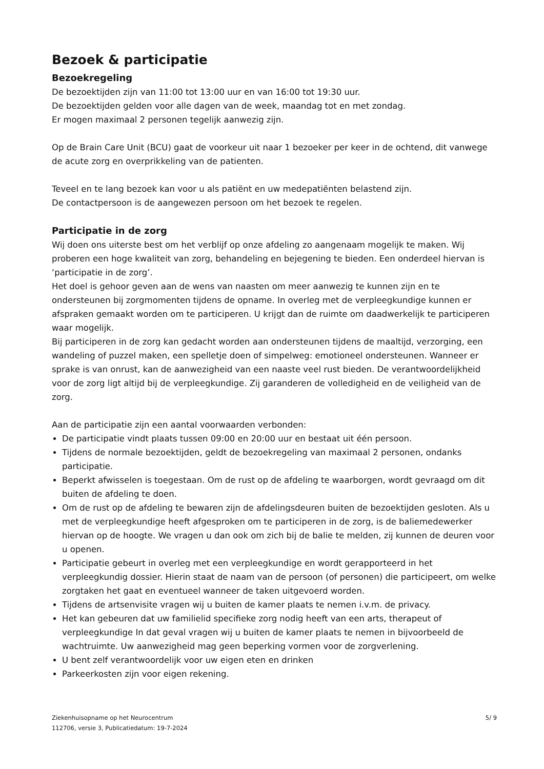Bezoek & participatie
Bezoekregeling
De bezoektijden zijn van 11:00 tot 13:00 uur en van 16:00 tot 19:30 uur.
De bezoektijden gelden voor alle dagen van de week, maandag tot en met zondag.
Er mogen maximaal 2 personen tegelijk aanwezig zijn.
Op de Brain Care Unit (BCU) gaat de voorkeur uit naar 1 bezoeker per keer in de ochtend, dit vanwege de acute zorg en overprikkeling van de patienten.
Teveel en te lang bezoek kan voor u als patiënt en uw medepatiënten belastend zijn.
De contactpersoon is de aangewezen persoon om het bezoek te regelen.
Participatie in de zorg
Wij doen ons uiterste best om het verblijf op onze afdeling zo aangenaam mogelijk te maken. Wij proberen een hoge kwaliteit van zorg, behandeling en bejegening te bieden. Een onderdeel hiervan is ‘participatie in de zorg’.
Het doel is gehoor geven aan de wens van naasten om meer aanwezig te kunnen zijn en te ondersteunen bij zorgmomenten tijdens de opname. In overleg met de verpleegkundige kunnen er afspraken gemaakt worden om te participeren. U krijgt dan de ruimte om daadwerkelijk te participeren waar mogelijk.
Bij participeren in de zorg kan gedacht worden aan ondersteunen tijdens de maaltijd, verzorging, een wandeling of puzzel maken, een spelletje doen of simpelweg: emotioneel ondersteunen. Wanneer er sprake is van onrust, kan de aanwezigheid van een naaste veel rust bieden. De verantwoordelijkheid voor de zorg ligt altijd bij de verpleegkundige. Zij garanderen de volledigheid en de veiligheid van de zorg.
Aan de participatie zijn een aantal voorwaarden verbonden:
De participatie vindt plaats tussen 09:00 en 20:00 uur en bestaat uit één persoon.
Tijdens de normale bezoektijden, geldt de bezoekregeling van maximaal 2 personen, ondanks participatie.
Beperkt afwisselen is toegestaan. Om de rust op de afdeling te waarborgen, wordt gevraagd om dit buiten de afdeling te doen.
Om de rust op de afdeling te bewaren zijn de afdelingsdeuren buiten de bezoektijden gesloten. Als u met de verpleegkundige heeft afgesproken om te participeren in de zorg, is de baliemedewerker hiervan op de hoogte. We vragen u dan ook om zich bij de balie te melden, zij kunnen de deuren voor u openen.
Participatie gebeurt in overleg met een verpleegkundige en wordt gerapporteerd in het verpleegkundig dossier. Hierin staat de naam van de persoon (of personen) die participeert, om welke zorgtaken het gaat en eventueel wanneer de taken uitgevoerd worden.
Tijdens de artsenvisite vragen wij u buiten de kamer plaats te nemen i.v.m. de privacy.
Het kan gebeuren dat uw familielid specifieke zorg nodig heeft van een arts, therapeut of verpleegkundige In dat geval vragen wij u buiten de kamer plaats te nemen in bijvoorbeeld de wachtruimte. Uw aanwezigheid mag geen beperking vormen voor de zorgverlening.
U bent zelf verantwoordelijk voor uw eigen eten en drinken
Parkeerkosten zijn voor eigen rekening.
Ziekenhuisopname op het Neurocentrum
112706, versie 3, Publicatiedatum: 19-7-2024
5/ 9